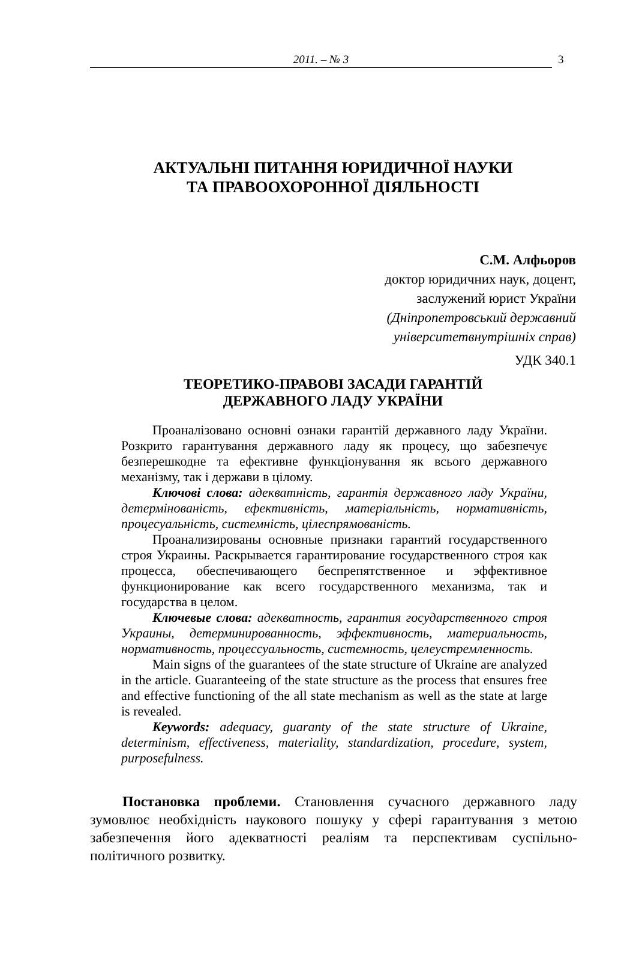2011. – № 3 3
АКТУАЛЬНІ ПИТАННЯ ЮРИДИЧНОЇ НАУКИ
ТА ПРАВООХОРОННОЇ ДІЯЛЬНОСТІ
С.М. Алфьоров
доктор юридичних наук, доцент,
заслужений юрист України
(Дніпропетровський державний
університетвнутрішніх справ)
УДК 340.1
ТЕОРЕТИКО-ПРАВОВІ ЗАСАДИ ГАРАНТІЙ
ДЕРЖАВНОГО ЛАДУ УКРАЇНИ
Проаналізовано основні ознаки гарантій державного ладу України. Розкрито гарантування державного ладу як процесу, що забезпечує безперешкодне та ефективне функціонування як всього державного механізму, так і держави в цілому.
Ключові слова: адекватність, гарантія державного ладу України, детермінованість, ефективність, матеріальність, нормативність, процесуальність, системність, цілеспрямованість.
Проанализированы основные признаки гарантий государственного строя Украины. Раскрывается гарантирование государственного строя как процесса, обеспечивающего беспрепятственное и эффективное функционирование как всего государственного механизма, так и государства в целом.
Ключевые слова: адекватность, гарантия государственного строя Украины, детерминированность, эффективность, материальность, нормативность, процессуальность, системность, целеустремленность.
Main signs of the guarantees of the state structure of Ukraine are analyzed in the article. Guaranteeing of the state structure as the process that ensures free and effective functioning of the all state mechanism as well as the state at large is revealed.
Keywords: adequacy, guaranty of the state structure of Ukraine, determinism, effectiveness, materiality, standardization, procedure, system, purposefulness.
Постановка проблеми. Становлення сучасного державного ладу зумовлює необхідність наукового пошуку у сфері гарантування з метою забезпечення його адекватності реаліям та перспективам суспільно-політичного розвитку.